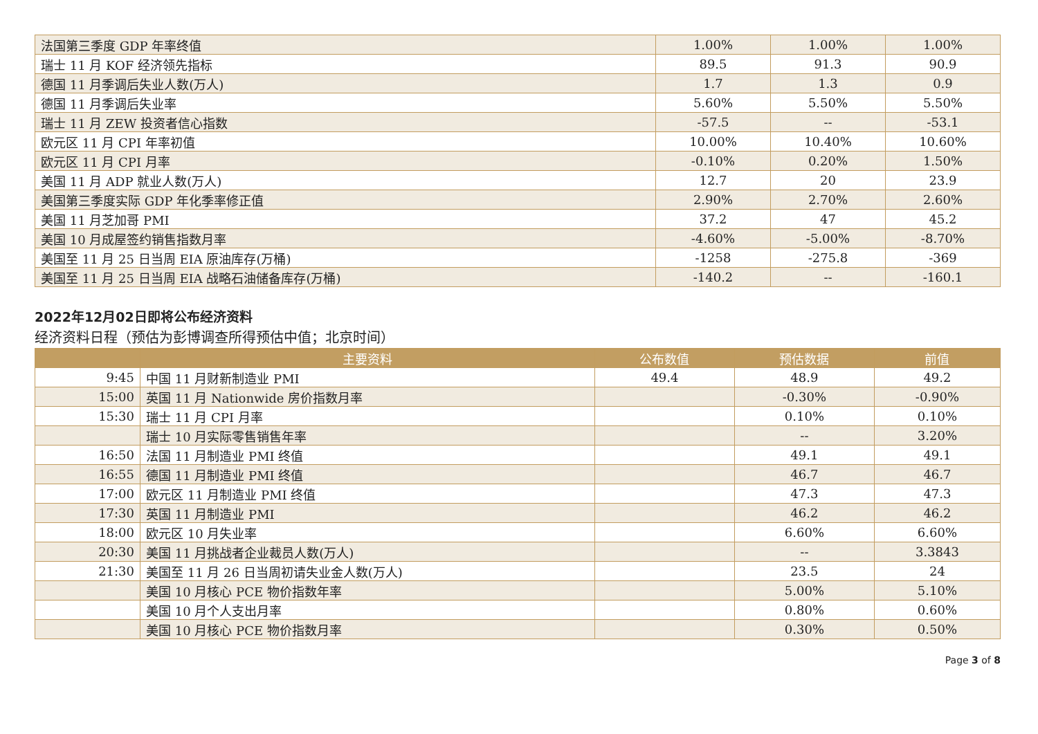| 法国第三季度 GDP 年率终值 | 1.00% | 1.00% | 1.00% |
| 瑞士 11 月 KOF 经济领先指标 | 89.5 | 91.3 | 90.9 |
| 德国 11 月季调后失业人数(万人) | 1.7 | 1.3 | 0.9 |
| 德国 11 月季调后失业率 | 5.60% | 5.50% | 5.50% |
| 瑞士 11 月 ZEW 投资者信心指数 | -57.5 | -- | -53.1 |
| 欧元区 11 月 CPI 年率初值 | 10.00% | 10.40% | 10.60% |
| 欧元区 11 月 CPI 月率 | -0.10% | 0.20% | 1.50% |
| 美国 11 月 ADP 就业人数(万人) | 12.7 | 20 | 23.9 |
| 美国第三季度实际 GDP 年化季率修正值 | 2.90% | 2.70% | 2.60% |
| 美国 11 月芝加哥 PMI | 37.2 | 47 | 45.2 |
| 美国 10 月成屋签约销售指数月率 | -4.60% | -5.00% | -8.70% |
| 美国至 11 月 25 日当周 EIA 原油库存(万桶) | -1258 | -275.8 | -369 |
| 美国至 11 月 25 日当周 EIA 战略石油储备库存(万桶) | -140.2 | -- | -160.1 |
2022年12月02日即将公布经济资料
经济资料日程（预估为彭博调查所得预估中值；北京时间）
| | 主要资料 | 公布数值 | 预估数据 | 前值 |
| --- | --- | --- | --- | --- |
| 9:45 | 中国 11 月财新制造业 PMI | 49.4 | 48.9 | 49.2 |
| 15:00 | 英国 11 月 Nationwide 房价指数月率 | | -0.30% | -0.90% |
| 15:30 | 瑞士 11 月 CPI 月率 | | 0.10% | 0.10% |
| | 瑞士 10 月实际零售销售年率 | | -- | 3.20% |
| 16:50 | 法国 11 月制造业 PMI 终值 | | 49.1 | 49.1 |
| 16:55 | 德国 11 月制造业 PMI 终值 | | 46.7 | 46.7 |
| 17:00 | 欧元区 11 月制造业 PMI 终值 | | 47.3 | 47.3 |
| 17:30 | 英国 11 月制造业 PMI | | 46.2 | 46.2 |
| 18:00 | 欧元区 10 月失业率 | | 6.60% | 6.60% |
| 20:30 | 美国 11 月挑战者企业裁员人数(万人) | | -- | 3.3843 |
| 21:30 | 美国至 11 月 26 日当周初请失业金人数(万人) | | 23.5 | 24 |
| | 美国 10 月核心 PCE 物价指数年率 | | 5.00% | 5.10% |
| | 美国 10 月个人支出月率 | | 0.80% | 0.60% |
| | 美国 10 月核心 PCE 物价指数月率 | | 0.30% | 0.50% |
Page 3 of 8